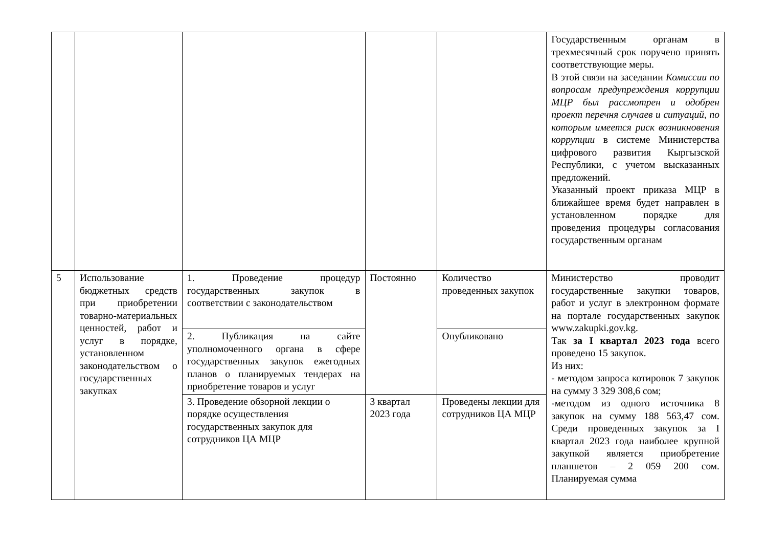| | | | | | Государственным органам в трехмесячный срок поручено принять соответствующие меры. В этой связи на заседании Комиссии по вопросам предупреждения коррупции МЦР был рассмотрен и одобрен проект перечня случаев и ситуаций, по которым имеется риск возникновения коррупции в системе Министерства цифрового развития Кыргызской Республики, с учетом высказанных предложений. Указанный проект приказа МЦР в ближайшее время будет направлен в установленном порядке для проведения процедуры согласования государственным органам |
| 5 | Использование бюджетных средств при приобретении товарно-материальных ценностей, работ и услуг в порядке, установленном законодательством о государственных закупках | 1. Проведение процедур государственных закупок в соответствии с законодательством | Постоянно | Количество проведенных закупок | Министерство проводит государственные закупки товаров, работ и услуг в электронном формате на портале государственных закупок www.zakupki.gov.kg. Так за I квартал 2023 года всего проведено 15 закупок. Из них: - методом запроса котировок 7 закупок на сумму 3 329 308,6 сом; -методом из одного источника 8 закупок на сумму 188 563,47 сом. Среди проведенных закупок за I квартал 2023 года наиболее крупной закупкой является приобретение планшетов – 2 059 200 сом. Планируемая сумма |
| | | 2. Публикация на сайте уполномоченного органа в сфере государственных закупок ежегодных планов о планируемых тендерах на приобретение товаров и услуг | | Опубликовано | |
| | | 3. Проведение обзорной лекции о порядке осуществления государственных закупок для сотрудников ЦА МЦР | 3 квартал 2023 года | Проведены лекции для сотрудников ЦА МЦР | |